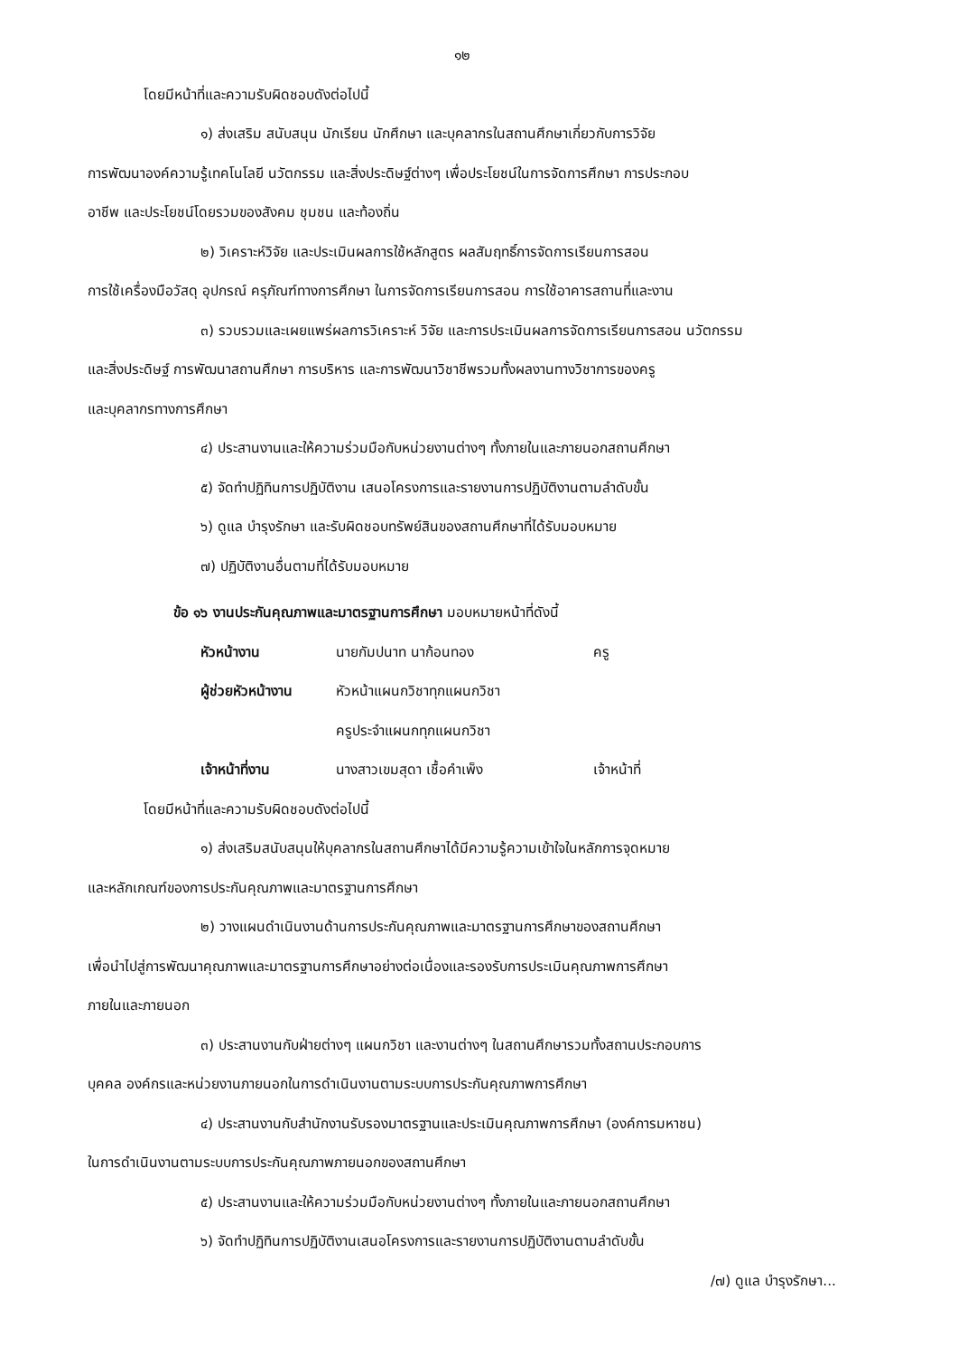๑๒
โดยมีหน้าที่และความรับผิดชอบดังต่อไปนี้
๑) ส่งเสริม สนับสนุน นักเรียน นักศึกษา และบุคลากรในสถานศึกษาเกี่ยวกับการวิจัย
การพัฒนาองค์ความรู้เทคโนโลยี นวัตกรรม และสิ่งประดิษฐ์ต่างๆ เพื่อประโยชน์ในการจัดการศึกษา การประกอบ
อาชีพ และประโยชน์โดยรวมของสังคม ชุมชน และท้องถิ่น
๒) วิเคราะห์วิจัย และประเมินผลการใช้หลักสูตร ผลสัมฤทธิ์การจัดการเรียนการสอน
การใช้เครื่องมือวัสดุ อุปกรณ์ ครุภัณฑ์ทางการศึกษา ในการจัดการเรียนการสอน การใช้อาคารสถานที่และงาน
๓) รวบรวมและเผยแพร่ผลการวิเคราะห์ วิจัย และการประเมินผลการจัดการเรียนการสอน นวัตกรรม
และสิ่งประดิษฐ์ การพัฒนาสถานศึกษา การบริหาร และการพัฒนาวิชาชีพรวมทั้งผลงานทางวิชาการของครู
และบุคลากรทางการศึกษา
๔) ประสานงานและให้ความร่วมมือกับหน่วยงานต่างๆ ทั้งภายในและภายนอกสถานศึกษา
๕) จัดทำปฏิทินการปฏิบัติงาน เสนอโครงการและรายงานการปฏิบัติงานตามลำดับขั้น
๖) ดูแล บำรุงรักษา และรับผิดชอบทรัพย์สินของสถานศึกษาที่ได้รับมอบหมาย
๗) ปฏิบัติงานอื่นตามที่ได้รับมอบหมาย
ข้อ ๑๖ งานประกันคุณภาพและมาตรฐานการศึกษา มอบหมายหน้าที่ดังนี้
หัวหน้างาน นายกัมปนาท นาก้อนทอง ครู
ผู้ช่วยหัวหน้างาน หัวหน้าแผนกวิชาทุกแผนกวิชา
ครูประจำแผนกทุกแผนกวิชา
เจ้าหน้าที่งาน นางสาวเขมสุดา เชื้อคำเพ็ง เจ้าหน้าที่
โดยมีหน้าที่และความรับผิดชอบดังต่อไปนี้
๑) ส่งเสริมสนับสนุนให้บุคลากรในสถานศึกษาได้มีความรู้ความเข้าใจในหลักการจุดหมาย
และหลักเกณฑ์ของการประกันคุณภาพและมาตรฐานการศึกษา
๒) วางแผนดำเนินงานด้านการประกันคุณภาพและมาตรฐานการศึกษาของสถานศึกษา
เพื่อนำไปสู่การพัฒนาคุณภาพและมาตรฐานการศึกษาอย่างต่อเนื่องและรองรับการประเมินคุณภาพการศึกษา
ภายในและภายนอก
๓) ประสานงานกับฝ่ายต่างๆ แผนกวิชา และงานต่างๆ ในสถานศึกษารวมทั้งสถานประกอบการ
บุคคล องค์กรและหน่วยงานภายนอกในการดำเนินงานตามระบบการประกันคุณภาพการศึกษา
๔) ประสานงานกับสำนักงานรับรองมาตรฐานและประเมินคุณภาพการศึกษา (องค์การมหาชน)
ในการดำเนินงานตามระบบการประกันคุณภาพภายนอกของสถานศึกษา
๕) ประสานงานและให้ความร่วมมือกับหน่วยงานต่างๆ ทั้งภายในและภายนอกสถานศึกษา
๖) จัดทำปฏิทินการปฏิบัติงานเสนอโครงการและรายงานการปฏิบัติงานตามลำดับขั้น
/๗) ดูแล บำรุงรักษา...